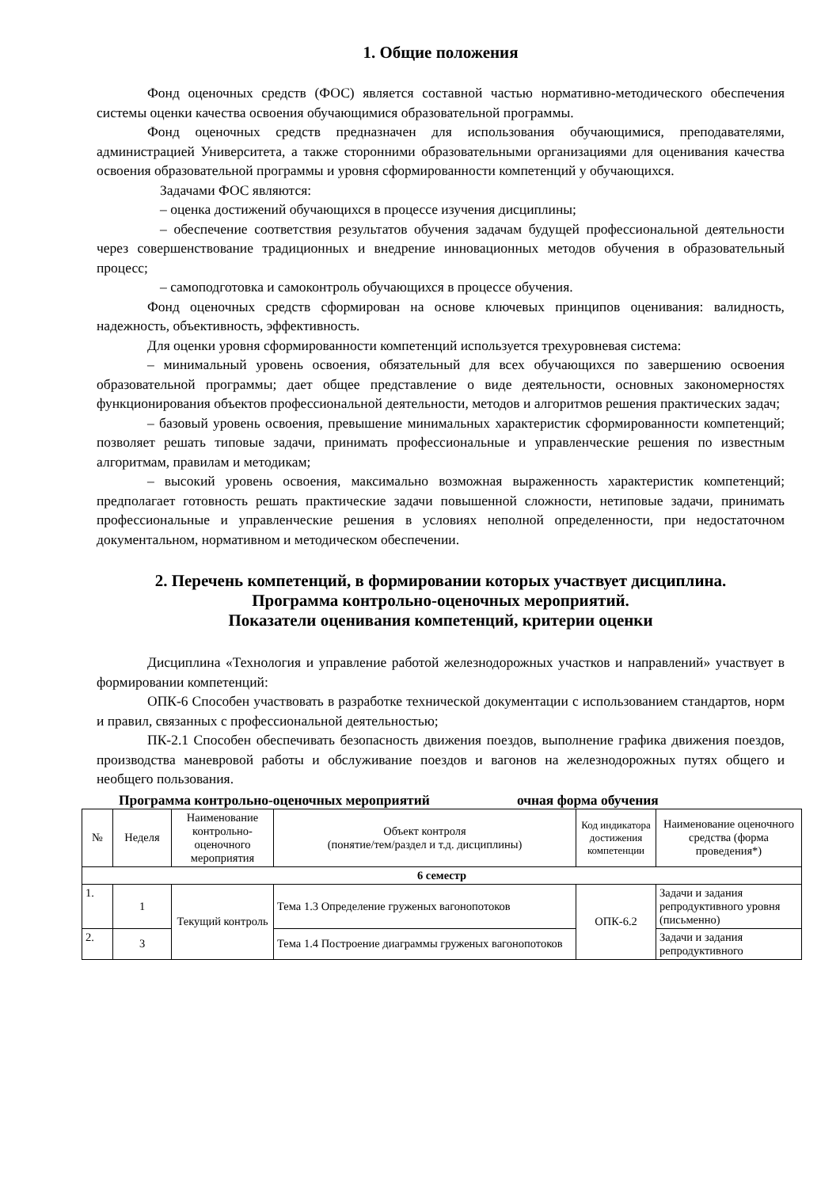1. Общие положения
Фонд оценочных средств (ФОС) является составной частью нормативно-методического обеспечения системы оценки качества освоения обучающимися образовательной программы.
Фонд оценочных средств предназначен для использования обучающимися, преподавателями, администрацией Университета, а также сторонними образовательными организациями для оценивания качества освоения образовательной программы и уровня сформированности компетенций у обучающихся.
Задачами ФОС являются:
– оценка достижений обучающихся в процессе изучения дисциплины;
– обеспечение соответствия результатов обучения задачам будущей профессиональной деятельности через совершенствование традиционных и внедрение инновационных методов обучения в образовательный процесс;
– самоподготовка и самоконтроль обучающихся в процессе обучения.
Фонд оценочных средств сформирован на основе ключевых принципов оценивания: валидность, надежность, объективность, эффективность.
Для оценки уровня сформированности компетенций используется трехуровневая система:
– минимальный уровень освоения, обязательный для всех обучающихся по завершению освоения образовательной программы; дает общее представление о виде деятельности, основных закономерностях функционирования объектов профессиональной деятельности, методов и алгоритмов решения практических задач;
– базовый уровень освоения, превышение минимальных характеристик сформированности компетенций; позволяет решать типовые задачи, принимать профессиональные и управленческие решения по известным алгоритмам, правилам и методикам;
– высокий уровень освоения, максимально возможная выраженность характеристик компетенций; предполагает готовность решать практические задачи повышенной сложности, нетиповые задачи, принимать профессиональные и управленческие решения в условиях неполной определенности, при недостаточном документальном, нормативном и методическом обеспечении.
2. Перечень компетенций, в формировании которых участвует дисциплина.
Программа контрольно-оценочных мероприятий.
Показатели оценивания компетенций, критерии оценки
Дисциплина «Технология и управление работой железнодорожных участков и направлений» участвует в формировании компетенций:
ОПК-6 Способен участвовать в разработке технической документации с использованием стандартов, норм и правил, связанных с профессиональной деятельностью;
ПК-2.1 Способен обеспечивать безопасность движения поездов, выполнение графика движения поездов, производства маневровой работы и обслуживание поездов и вагонов на железнодорожных путях общего и необщего пользования.
Программа контрольно-оценочных мероприятий очная форма обучения
| № | Неделя | Наименование контрольно-оценочного мероприятия | Объект контроля (понятие/тем/раздел и т.д. дисциплины) | Код индикатора достижения компетенции | Наименование оценочного средства (форма проведения*) |
| --- | --- | --- | --- | --- | --- |
| 6 семестр | | | | | |
| 1. | 1 | Текущий контроль | Тема 1.3 Определение груженых вагонопотоков | ОПК-6.2 | Задачи и задания репродуктивного уровня (письменно) |
| 2. | 3 | | Тема 1.4 Построение диаграммы груженых вагонопотоков | | Задачи и задания репродуктивного |